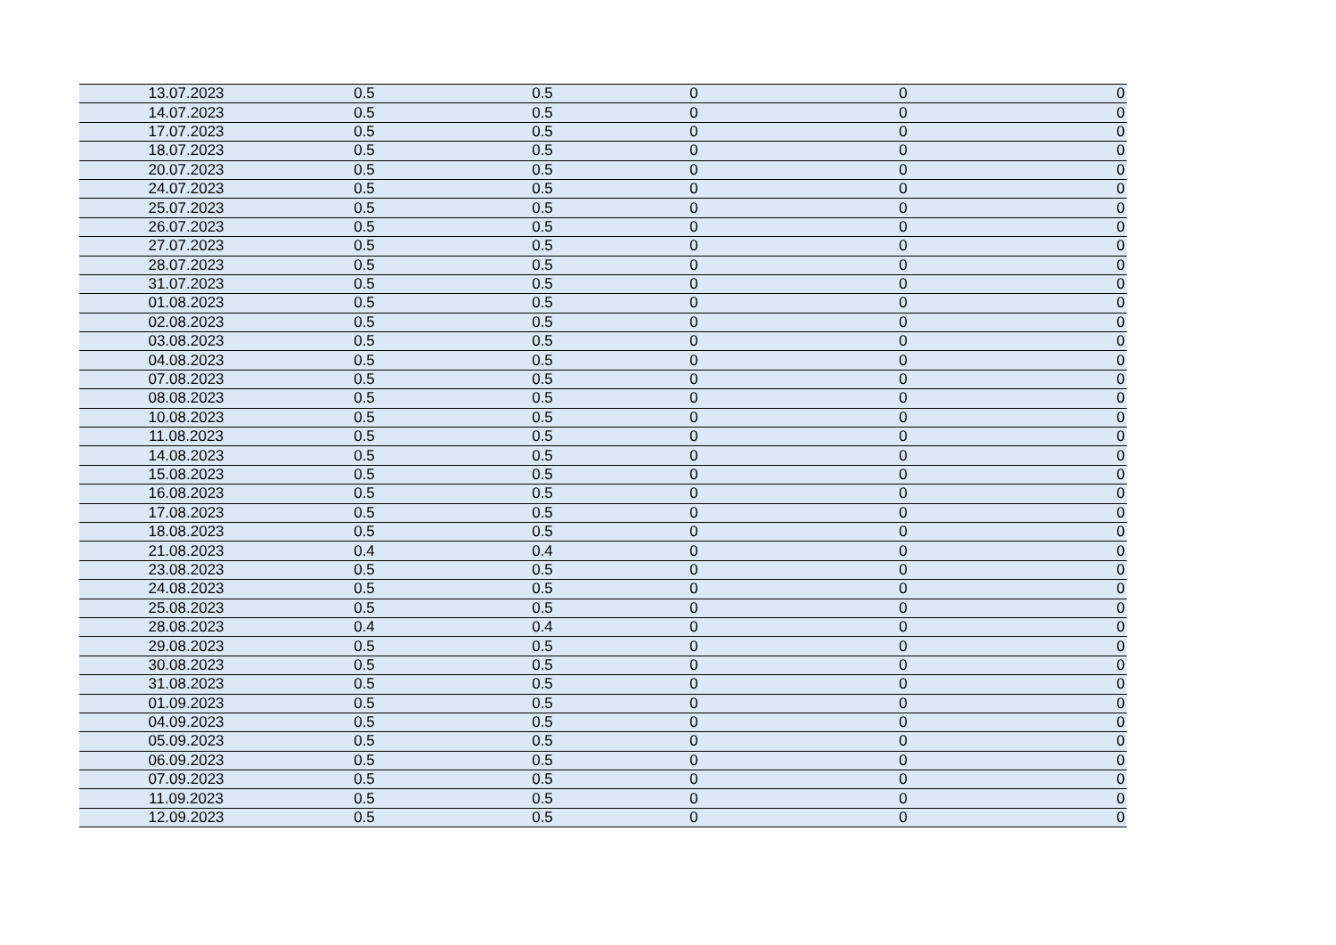| 13.07.2023 | 0.5 | 0.5 | 0 | 0 | 0 |
| 14.07.2023 | 0.5 | 0.5 | 0 | 0 | 0 |
| 17.07.2023 | 0.5 | 0.5 | 0 | 0 | 0 |
| 18.07.2023 | 0.5 | 0.5 | 0 | 0 | 0 |
| 20.07.2023 | 0.5 | 0.5 | 0 | 0 | 0 |
| 24.07.2023 | 0.5 | 0.5 | 0 | 0 | 0 |
| 25.07.2023 | 0.5 | 0.5 | 0 | 0 | 0 |
| 26.07.2023 | 0.5 | 0.5 | 0 | 0 | 0 |
| 27.07.2023 | 0.5 | 0.5 | 0 | 0 | 0 |
| 28.07.2023 | 0.5 | 0.5 | 0 | 0 | 0 |
| 31.07.2023 | 0.5 | 0.5 | 0 | 0 | 0 |
| 01.08.2023 | 0.5 | 0.5 | 0 | 0 | 0 |
| 02.08.2023 | 0.5 | 0.5 | 0 | 0 | 0 |
| 03.08.2023 | 0.5 | 0.5 | 0 | 0 | 0 |
| 04.08.2023 | 0.5 | 0.5 | 0 | 0 | 0 |
| 07.08.2023 | 0.5 | 0.5 | 0 | 0 | 0 |
| 08.08.2023 | 0.5 | 0.5 | 0 | 0 | 0 |
| 10.08.2023 | 0.5 | 0.5 | 0 | 0 | 0 |
| 11.08.2023 | 0.5 | 0.5 | 0 | 0 | 0 |
| 14.08.2023 | 0.5 | 0.5 | 0 | 0 | 0 |
| 15.08.2023 | 0.5 | 0.5 | 0 | 0 | 0 |
| 16.08.2023 | 0.5 | 0.5 | 0 | 0 | 0 |
| 17.08.2023 | 0.5 | 0.5 | 0 | 0 | 0 |
| 18.08.2023 | 0.5 | 0.5 | 0 | 0 | 0 |
| 21.08.2023 | 0.4 | 0.4 | 0 | 0 | 0 |
| 23.08.2023 | 0.5 | 0.5 | 0 | 0 | 0 |
| 24.08.2023 | 0.5 | 0.5 | 0 | 0 | 0 |
| 25.08.2023 | 0.5 | 0.5 | 0 | 0 | 0 |
| 28.08.2023 | 0.4 | 0.4 | 0 | 0 | 0 |
| 29.08.2023 | 0.5 | 0.5 | 0 | 0 | 0 |
| 30.08.2023 | 0.5 | 0.5 | 0 | 0 | 0 |
| 31.08.2023 | 0.5 | 0.5 | 0 | 0 | 0 |
| 01.09.2023 | 0.5 | 0.5 | 0 | 0 | 0 |
| 04.09.2023 | 0.5 | 0.5 | 0 | 0 | 0 |
| 05.09.2023 | 0.5 | 0.5 | 0 | 0 | 0 |
| 06.09.2023 | 0.5 | 0.5 | 0 | 0 | 0 |
| 07.09.2023 | 0.5 | 0.5 | 0 | 0 | 0 |
| 11.09.2023 | 0.5 | 0.5 | 0 | 0 | 0 |
| 12.09.2023 | 0.5 | 0.5 | 0 | 0 | 0 |